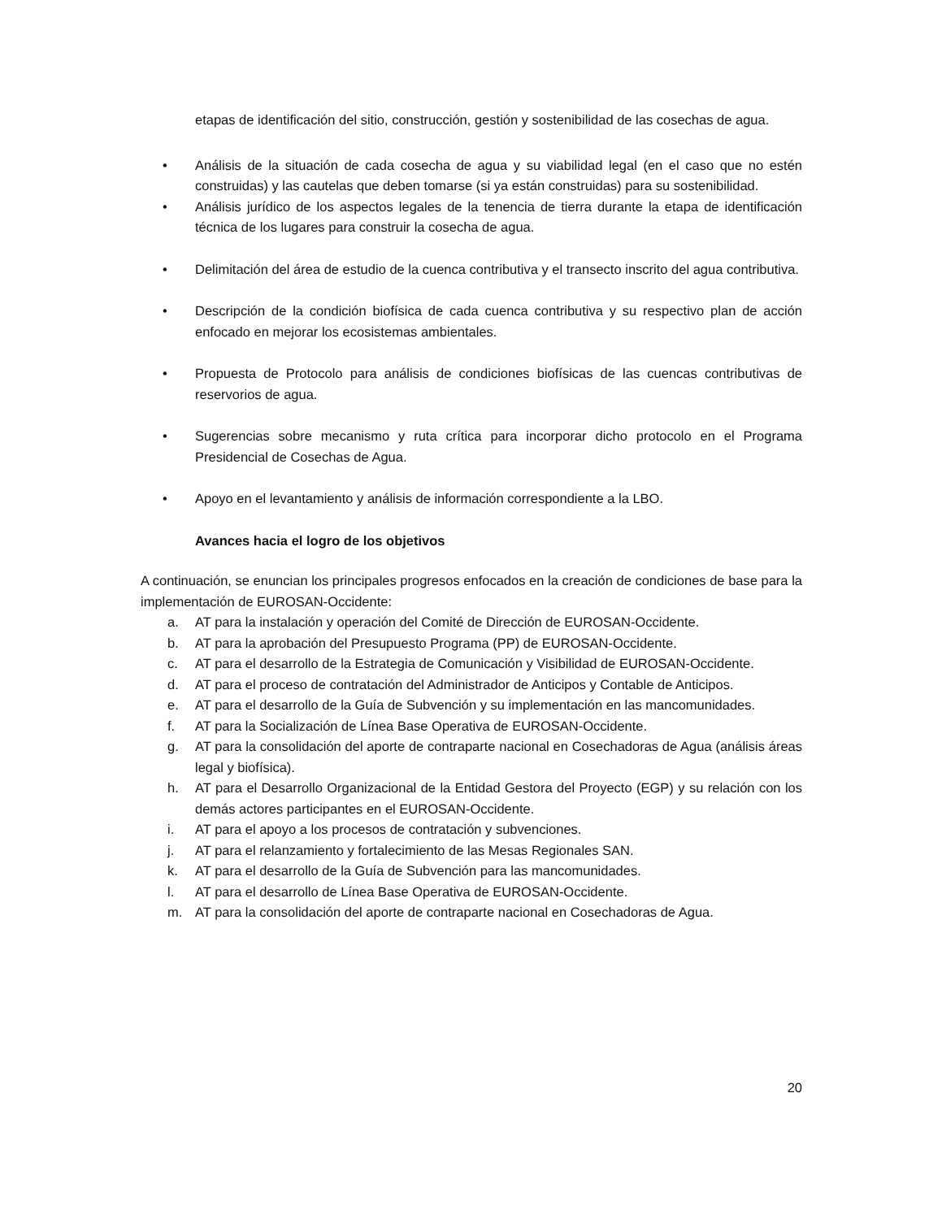etapas de identificación del sitio, construcción, gestión y sostenibilidad de las cosechas de agua.
• Análisis de la situación de cada cosecha de agua y su viabilidad legal (en el caso que no estén construidas) y las cautelas que deben tomarse (si ya están construidas) para su sostenibilidad.
• Análisis jurídico de los aspectos legales de la tenencia de tierra durante la etapa de identificación técnica de los lugares para construir la cosecha de agua.
• Delimitación del área de estudio de la cuenca contributiva y el transecto inscrito del agua contributiva.
• Descripción de la condición biofísica de cada cuenca contributiva y su respectivo plan de acción enfocado en mejorar los ecosistemas ambientales.
• Propuesta de Protocolo para análisis de condiciones biofísicas de las cuencas contributivas de reservorios de agua.
• Sugerencias sobre mecanismo y ruta crítica para incorporar dicho protocolo en el Programa Presidencial de Cosechas de Agua.
• Apoyo en el levantamiento y análisis de información correspondiente a la LBO.
Avances hacia el logro de los objetivos
A continuación, se enuncian los principales progresos enfocados en la creación de condiciones de base para la implementación de EUROSAN-Occidente:
a. AT para la instalación y operación del Comité de Dirección de EUROSAN-Occidente.
b. AT para la aprobación del Presupuesto Programa (PP) de EUROSAN-Occidente.
c. AT para el desarrollo de la Estrategia de Comunicación y Visibilidad de EUROSAN-Occidente.
d. AT para el proceso de contratación del Administrador de Anticipos y Contable de Anticipos.
e. AT para el desarrollo de la Guía de Subvención y su implementación en las mancomunidades.
f. AT para la Socialización de Línea Base Operativa de EUROSAN-Occidente.
g. AT para la consolidación del aporte de contraparte nacional en Cosechadoras de Agua (análisis áreas legal y biofísica).
h. AT para el Desarrollo Organizacional de la Entidad Gestora del Proyecto (EGP) y su relación con los demás actores participantes en el EUROSAN-Occidente.
i. AT para el apoyo a los procesos de contratación y subvenciones.
j. AT para el relanzamiento y fortalecimiento de las Mesas Regionales SAN.
k. AT para el desarrollo de la Guía de Subvención para las mancomunidades.
l. AT para el desarrollo de Línea Base Operativa de EUROSAN-Occidente.
m. AT para la consolidación del aporte de contraparte nacional en Cosechadoras de Agua.
20